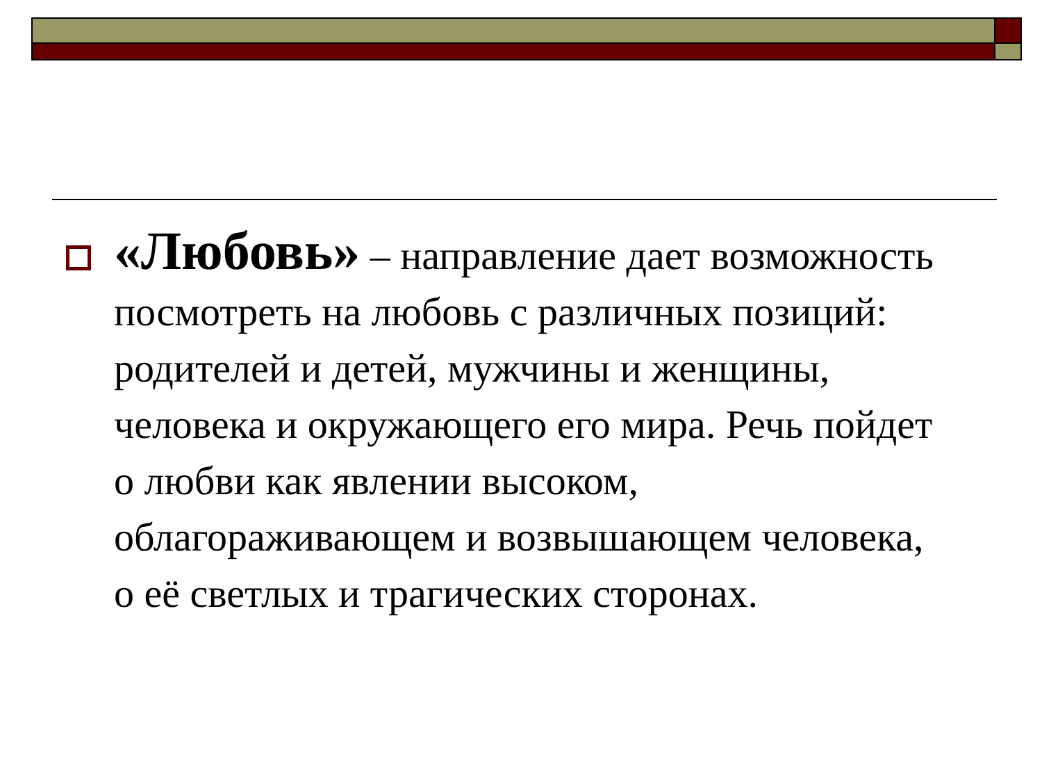«Любовь» – направление дает возможность посмотреть на любовь с различных позиций: родителей и детей, мужчины и женщины, человека и окружающего его мира. Речь пойдет о любви как явлении высоком, облагораживающем и возвышающем человека, о её светлых и трагических сторонах.